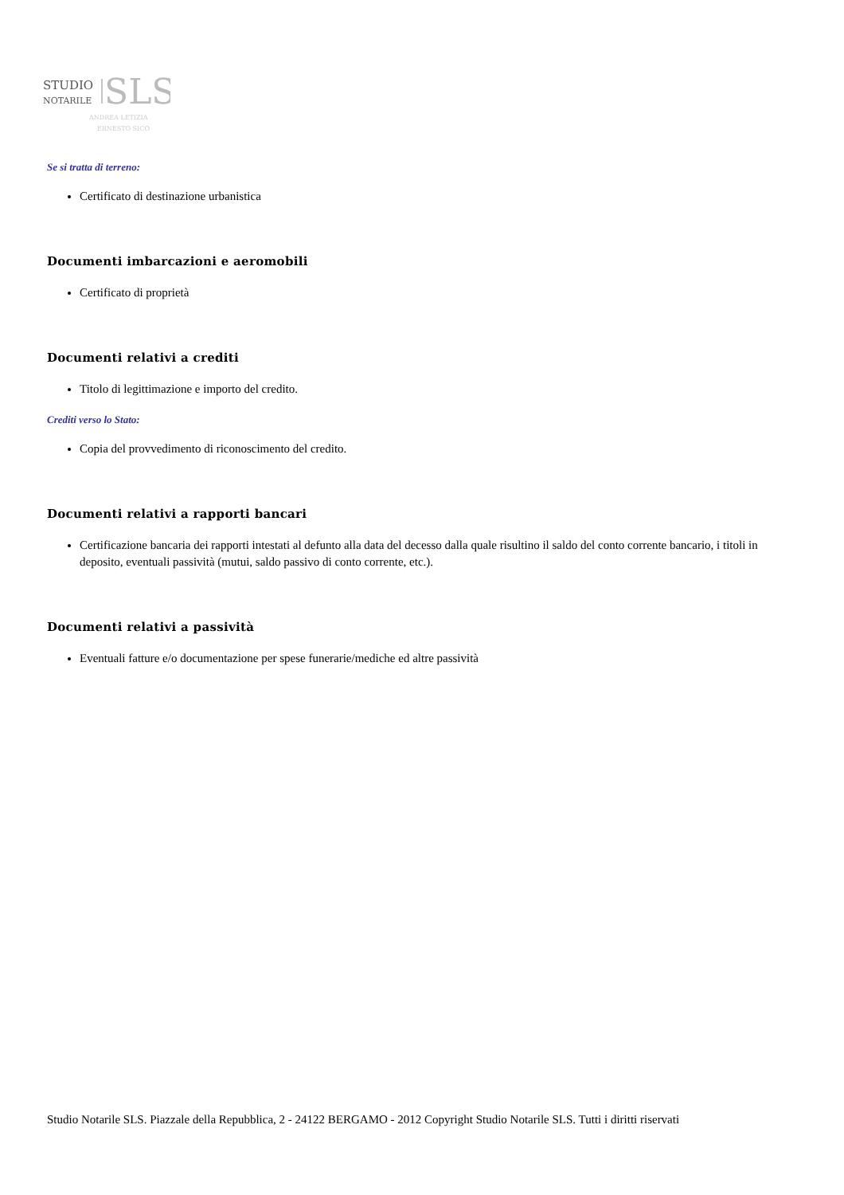STUDIO
NOTARILE
SLS
ANDREA LETIZIA
ERNESTO SICO
Se si tratta di terreno:
Certificato di destinazione urbanistica
Documenti imbarcazioni e aeromobili
Certificato di proprietà
Documenti relativi a crediti
Titolo di legittimazione e importo del credito.
Crediti verso lo Stato:
Copia del provvedimento di riconoscimento del credito.
Documenti relativi a rapporti bancari
Certificazione bancaria dei rapporti intestati al defunto alla data del decesso dalla quale risultino il saldo del conto corrente bancario, i titoli in deposito, eventuali passività (mutui, saldo passivo di conto corrente, etc.).
Documenti relativi a passività
Eventuali fatture e/o documentazione per spese funerarie/mediche ed altre passività
Studio Notarile SLS. Piazzale della Repubblica, 2 - 24122 BERGAMO - 2012 Copyright Studio Notarile SLS. Tutti i diritti riservati